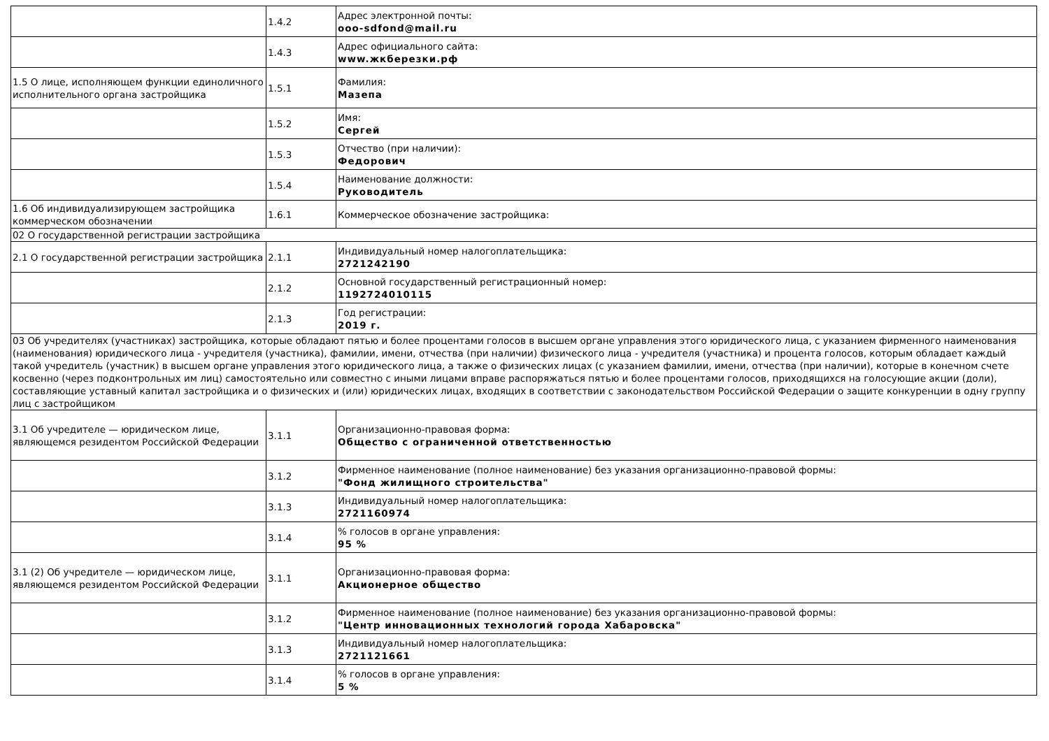| | 1.4.2 | Адрес электронной почты: ooo-sdfond@mail.ru |
| | 1.4.3 | Адрес официального сайта: www.жкберезки.рф |
| 1.5 О лице, исполняющем функции единоличного исполнительного органа застройщика | 1.5.1 | Фамилия: Мазепа |
| | 1.5.2 | Имя: Сергей |
| | 1.5.3 | Отчество (при наличии): Федорович |
| | 1.5.4 | Наименование должности: Руководитель |
| 1.6 Об индивидуализирующем застройщика коммерческом обозначении | 1.6.1 | Коммерческое обозначение застройщика: |
| 02 О государственной регистрации застройщика | | |
| 2.1 О государственной регистрации застройщика | 2.1.1 | Индивидуальный номер налогоплательщика: 2721242190 |
| | 2.1.2 | Основной государственный регистрационный номер: 1192724010115 |
| | 2.1.3 | Год регистрации: 2019 г. |
| 03 Об учредителях (участниках) застройщика, которые обладают пятью и более процентами голосов в высшем органе управления этого юридического лица, с указанием фирменного наименования (наименования) юридического лица - учредителя (участника), фамилии, имени, отчества (при наличии) физического лица - учредителя (участника) и процента голосов, которым обладает каждый такой учредитель (участник) в высшем органе управления этого юридического лица, а также о физических лицах (с указанием фамилии, имени, отчества (при наличии), которые в конечном счете косвенно (через подконтрольных им лиц) самостоятельно или совместно с иными лицами вправе распоряжаться пятью и более процентами голосов, приходящихся на голосующие акции (доли), составляющие уставный капитал застройщика и о физических и (или) юридических лицах, входящих в соответствии с законодательством Российской Федерации о защите конкуренции в одну группу лиц с застройщиком | | |
| 3.1 Об учредителе — юридическом лице, являющемся резидентом Российской Федерации | 3.1.1 | Организационно-правовая форма: Общество с ограниченной ответственностью |
| | 3.1.2 | Фирменное наименование (полное наименование) без указания организационно-правовой формы: "Фонд жилищного строительства" |
| | 3.1.3 | Индивидуальный номер налогоплательщика: 2721160974 |
| | 3.1.4 | % голосов в органе управления: 95 % |
| 3.1 (2) Об учредителе — юридическом лице, являющемся резидентом Российской Федерации | 3.1.1 | Организационно-правовая форма: Акционерное общество |
| | 3.1.2 | Фирменное наименование (полное наименование) без указания организационно-правовой формы: "Центр инновационных технологий города Хабаровска" |
| | 3.1.3 | Индивидуальный номер налогоплательщика: 2721121661 |
| | 3.1.4 | % голосов в органе управления: 5 % |